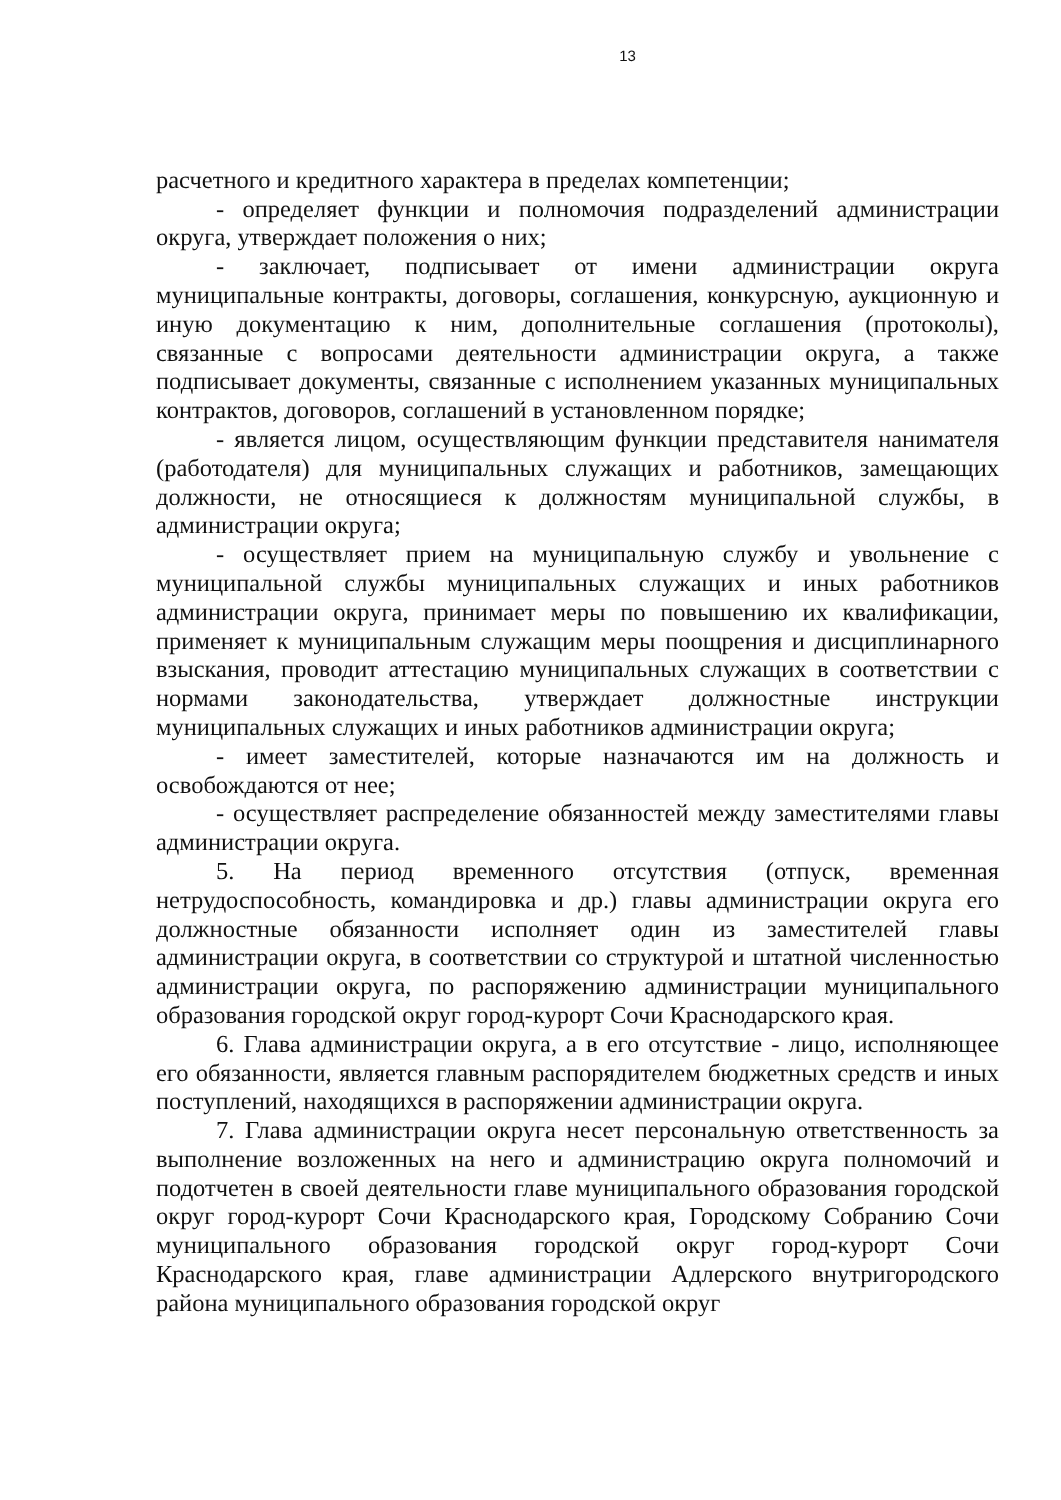13
расчетного и кредитного характера в пределах компетенции;
- определяет функции и полномочия подразделений администрации округа, утверждает положения о них;
- заключает, подписывает от имени администрации округа муниципальные контракты, договоры, соглашения, конкурсную, аукционную и иную документацию к ним, дополнительные соглашения (протоколы), связанные с вопросами деятельности администрации округа, а также подписывает документы, связанные с исполнением указанных муниципальных контрактов, договоров, соглашений в установленном порядке;
- является лицом, осуществляющим функции представителя нанимателя (работодателя) для муниципальных служащих и работников, замещающих должности, не относящиеся к должностям муниципальной службы, в администрации округа;
- осуществляет прием на муниципальную службу и увольнение с муниципальной службы муниципальных служащих и иных работников администрации округа, принимает меры по повышению их квалификации, применяет к муниципальным служащим меры поощрения и дисциплинарного взыскания, проводит аттестацию муниципальных служащих в соответствии с нормами законодательства, утверждает должностные инструкции муниципальных служащих и иных работников администрации округа;
- имеет заместителей, которые назначаются им на должность и освобождаются от нее;
- осуществляет распределение обязанностей между заместителями главы администрации округа.
5. На период временного отсутствия (отпуск, временная нетрудоспособность, командировка и др.) главы администрации округа его должностные обязанности исполняет один из заместителей главы администрации округа, в соответствии со структурой и штатной численностью администрации округа, по распоряжению администрации муниципального образования городской округ город-курорт Сочи Краснодарского края.
6. Глава администрации округа, а в его отсутствие - лицо, исполняющее его обязанности, является главным распорядителем бюджетных средств и иных поступлений, находящихся в распоряжении администрации округа.
7. Глава администрации округа несет персональную ответственность за выполнение возложенных на него и администрацию округа полномочий и подотчетен в своей деятельности главе муниципального образования городской округ город-курорт Сочи Краснодарского края, Городскому Собранию Сочи муниципального образования городской округ город-курорт Сочи Краснодарского края, главе администрации Адлерского внутригородского района муниципального образования городской округ